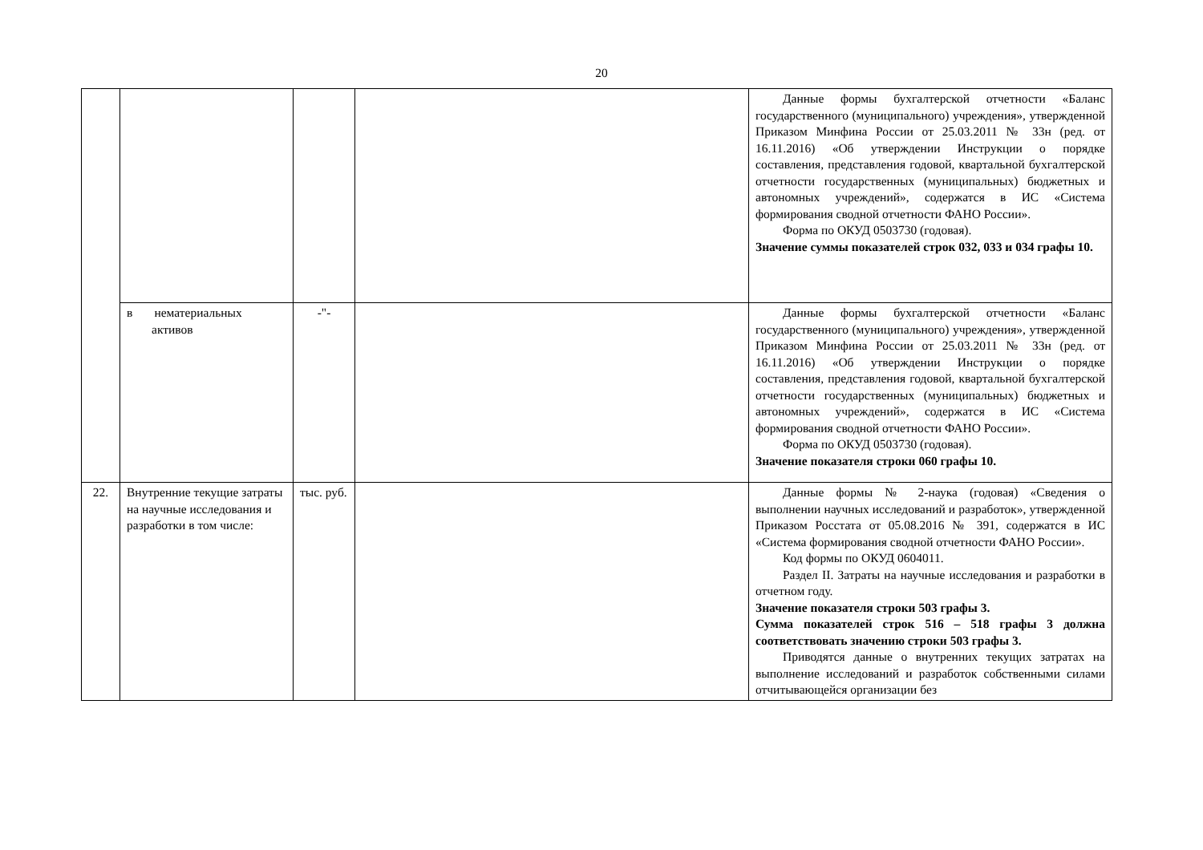20
| | | | | Данные формы бухгалтерской отчетности «Баланс государственного (муниципального) учреждения», утвержденной Приказом Минфина России от 25.03.2011 № 33н (ред. от 16.11.2016) «Об утверждении Инструкции о порядке составления, представления годовой, квартальной бухгалтерской отчетности государственных (муниципальных) бюджетных и автономных учреждений», содержатся в ИС «Система формирования сводной отчетности ФАНО России». Форма по ОКУД 0503730 (годовая). Значение суммы показателей строк 032, 033 и 034 графы 10. |
| | в нематериальных активов | -"- | | Данные формы бухгалтерской отчетности «Баланс государственного (муниципального) учреждения», утвержденной Приказом Минфина России от 25.03.2011 № 33н (ред. от 16.11.2016) «Об утверждении Инструкции о порядке составления, представления годовой, квартальной бухгалтерской отчетности государственных (муниципальных) бюджетных и автономных учреждений», содержатся в ИС «Система формирования сводной отчетности ФАНО России». Форма по ОКУД 0503730 (годовая). Значение показателя строки 060 графы 10. |
| 22. | Внутренние текущие затраты на научные исследования и разработки в том числе: | тыс. руб. | | Данные формы № 2-наука (годовая) «Сведения о выполнении научных исследований и разработок», утвержденной Приказом Росстата от 05.08.2016 № 391, содержатся в ИС «Система формирования сводной отчетности ФАНО России». Код формы по ОКУД 0604011. Раздел II. Затраты на научные исследования и разработки в отчетном году. Значение показателя строки 503 графы 3. Сумма показателей строк 516 – 518 графы 3 должна соответствовать значению строки 503 графы 3. Приводятся данные о внутренних текущих затратах на выполнение исследований и разработок собственными силами отчитывающейся организации без |